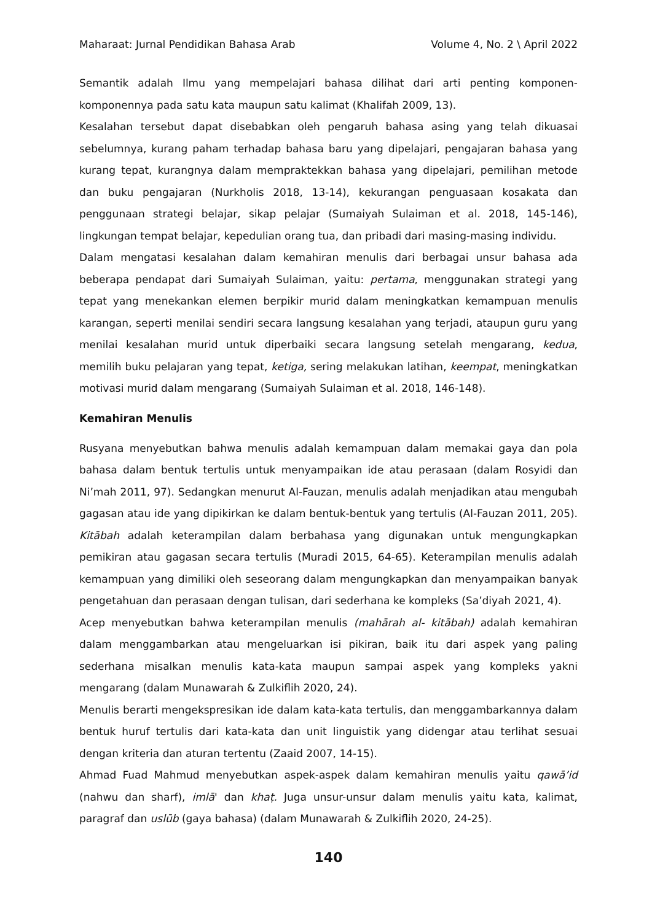Maharaat: Jurnal Pendidikan Bahasa Arab Volume 4, No. 2 \ April 2022
Semantik adalah Ilmu yang mempelajari bahasa dilihat dari arti penting komponen-komponennya pada satu kata maupun satu kalimat (Khalifah 2009, 13).
Kesalahan tersebut dapat disebabkan oleh pengaruh bahasa asing yang telah dikuasai sebelumnya, kurang paham terhadap bahasa baru yang dipelajari, pengajaran bahasa yang kurang tepat, kurangnya dalam mempraktekkan bahasa yang dipelajari, pemilihan metode dan buku pengajaran (Nurkholis 2018, 13-14), kekurangan penguasaan kosakata dan penggunaan strategi belajar, sikap pelajar (Sumaiyah Sulaiman et al. 2018, 145-146), lingkungan tempat belajar, kepedulian orang tua, dan pribadi dari masing-masing individu.
Dalam mengatasi kesalahan dalam kemahiran menulis dari berbagai unsur bahasa ada beberapa pendapat dari Sumaiyah Sulaiman, yaitu: pertama, menggunakan strategi yang tepat yang menekankan elemen berpikir murid dalam meningkatkan kemampuan menulis karangan, seperti menilai sendiri secara langsung kesalahan yang terjadi, ataupun guru yang menilai kesalahan murid untuk diperbaiki secara langsung setelah mengarang, kedua, memilih buku pelajaran yang tepat, ketiga, sering melakukan latihan, keempat, meningkatkan motivasi murid dalam mengarang (Sumaiyah Sulaiman et al. 2018, 146-148).
Kemahiran Menulis
Rusyana menyebutkan bahwa menulis adalah kemampuan dalam memakai gaya dan pola bahasa dalam bentuk tertulis untuk menyampaikan ide atau perasaan (dalam Rosyidi dan Ni’mah 2011, 97). Sedangkan menurut Al-Fauzan, menulis adalah menjadikan atau mengubah gagasan atau ide yang dipikirkan ke dalam bentuk-bentuk yang tertulis (Al-Fauzan 2011, 205). Kitābah adalah keterampilan dalam berbahasa yang digunakan untuk mengungkapkan pemikiran atau gagasan secara tertulis (Muradi 2015, 64-65). Keterampilan menulis adalah kemampuan yang dimiliki oleh seseorang dalam mengungkapkan dan menyampaikan banyak pengetahuan dan perasaan dengan tulisan, dari sederhana ke kompleks (Sa’diyah 2021, 4).
Acep menyebutkan bahwa keterampilan menulis (mahārah al- kitābah) adalah kemahiran dalam menggambarkan atau mengeluarkan isi pikiran, baik itu dari aspek yang paling sederhana misalkan menulis kata-kata maupun sampai aspek yang kompleks yakni mengarang (dalam Munawarah & Zulkiflih 2020, 24).
Menulis berarti mengekspresikan ide dalam kata-kata tertulis, dan menggambarkannya dalam bentuk huruf tertulis dari kata-kata dan unit linguistik yang didengar atau terlihat sesuai dengan kriteria dan aturan tertentu (Zaaid 2007, 14-15).
Ahmad Fuad Mahmud menyebutkan aspek-aspek dalam kemahiran menulis yaitu qawā’id (nahwu dan sharf), imlā' dan khaṭ. Juga unsur-unsur dalam menulis yaitu kata, kalimat, paragraf dan uslūb (gaya bahasa) (dalam Munawarah & Zulkiflih 2020, 24-25).
140